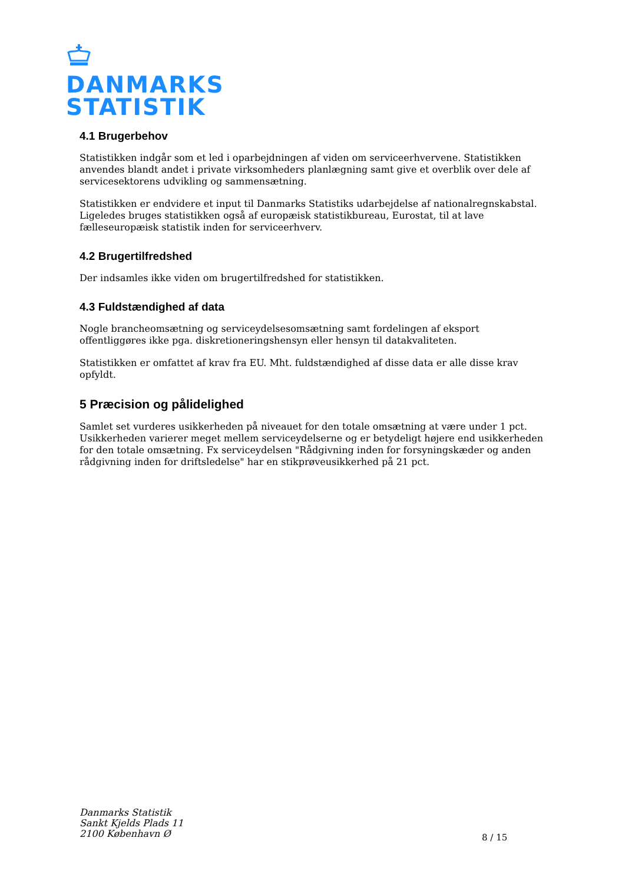DANMARKS
STATISTIK
4.1 Brugerbehov
Statistikken indgår som et led i oparbejdningen af viden om serviceerhvervene. Statistikken anvendes blandt andet i private virksomheders planlægning samt give et overblik over dele af servicesektorens udvikling og sammensætning.
Statistikken er endvidere et input til Danmarks Statistiks udarbejdelse af nationalregnskabstal. Ligeledes bruges statistikken også af europæisk statistikbureau, Eurostat, til at lave fælleseuropæisk statistik inden for serviceerhverv.
4.2 Brugertilfredshed
Der indsamles ikke viden om brugertilfredshed for statistikken.
4.3 Fuldstændighed af data
Nogle brancheomsætning og serviceydelsesomsætning samt fordelingen af eksport offentliggøres ikke pga. diskretioneringshensyn eller hensyn til datakvaliteten.
Statistikken er omfattet af krav fra EU. Mht. fuldstændighed af disse data er alle disse krav opfyldt.
5 Præcision og pålidelighed
Samlet set vurderes usikkerheden på niveauet for den totale omsætning at være under 1 pct. Usikkerheden varierer meget mellem serviceydelserne og er betydeligt højere end usikkerheden for den totale omsætning. Fx serviceydelsen "Rådgivning inden for forsyningskæder og anden rådgivning inden for driftsledelse" har en stikprøveusikkerhed på 21 pct.
Danmarks Statistik
Sankt Kjelds Plads 11
2100 København Ø
8 / 15